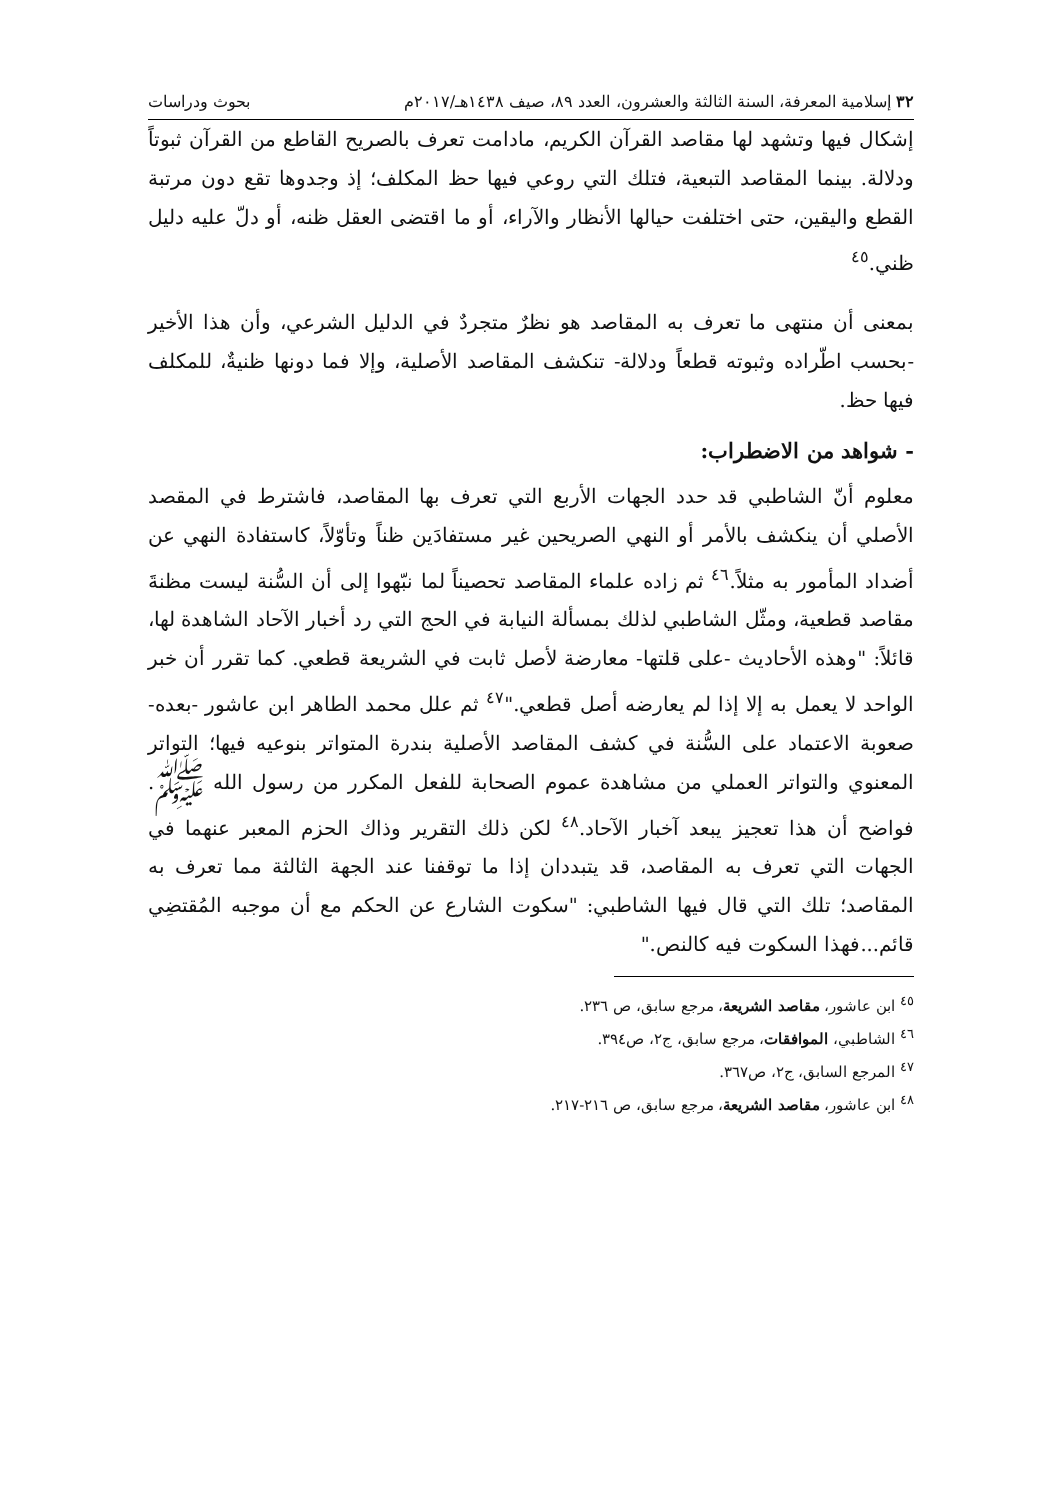٣٢ إسلامية المعرفة، السنة الثالثة والعشرون، العدد ٨٩، صيف ١٤٣٨هـ/٢٠١٧م بحوث ودراسات
إشكال فيها وتشهد لها مقاصد القرآن الكريم، مادامت تعرف بالصريح القاطع من القرآن ثبوتاً ودلالة. بينما المقاصد التبعية، فتلك التي روعي فيها حظ المكلف؛ إذ وجدوها تقع دون مرتبة القطع واليقين، حتى اختلفت حيالها الأنظار والآراء، أو ما اقتضى العقل ظنه، أو دلّ عليه دليل ظني.<sup>٤٥</sup>
بمعنى أن منتهى ما تعرف به المقاصد هو نظرٌ متجردٌ في الدليل الشرعي، وأن هذا الأخير -بحسب اطّراده وثبوته قطعاً ودلالة- تنكشف المقاصد الأصلية، وإلا فما دونها ظنيةٌ، للمكلف فيها حظ.
- شواهد من الاضطراب:
معلوم أنّ الشاطبي قد حدد الجهات الأربع التي تعرف بها المقاصد، فاشترط في المقصد الأصلي أن ينكشف بالأمر أو النهي الصريحين غير مستفادَين ظناً وتأوّلاً، كاستفادة النهي عن أضداد المأمور به مثلاً.<sup>٤٦</sup> ثم زاده علماء المقاصد تحصيناً لما نبّهوا إلى أن السُّنة ليست مظنةَ مقاصد قطعية، ومثّل الشاطبي لذلك بمسألة النيابة في الحج التي رد أخبار الآحاد الشاهدة لها، قائلاً: "وهذه الأحاديث -على قلتها- معارضة لأصل ثابت في الشريعة قطعي. كما تقرر أن خبر الواحد لا يعمل به إلا إذا لم يعارضه أصل قطعي."<sup>٤٧</sup> ثم علل محمد الطاهر ابن عاشور -بعده- صعوبة الاعتماد على السُّنة في كشف المقاصد الأصلية بندرة المتواتر بنوعيه فيها؛ التواتر المعنوي والتواتر العملي من مشاهدة عموم الصحابة للفعل المكرر من رسول الله ﷺ. فواضح أن هذا تعجيز يبعد آخبار الآحاد.<sup>٤٨</sup> لكن ذلك التقرير وذاك الحزم المعبر عنهما في الجهات التي تعرف به المقاصد، قد يتبددان إذا ما توقفنا عند الجهة الثالثة مما تعرف به المقاصد؛ تلك التي قال فيها الشاطبي: "سكوت الشارع عن الحكم مع أن موجبه المُقتضِي قائم...فهذا السكوت فيه كالنص."
<sup>٤٥</sup> ابن عاشور، مقاصد الشريعة، مرجع سابق، ص ٢٣٦.
<sup>٤٦</sup> الشاطبي، الموافقات، مرجع سابق، ج٢، ص٣٩٤.
<sup>٤٧</sup> المرجع السابق، ج٢، ص٣٦٧.
<sup>٤٨</sup> ابن عاشور، مقاصد الشريعة، مرجع سابق، ص ٢١٦-٢١٧.